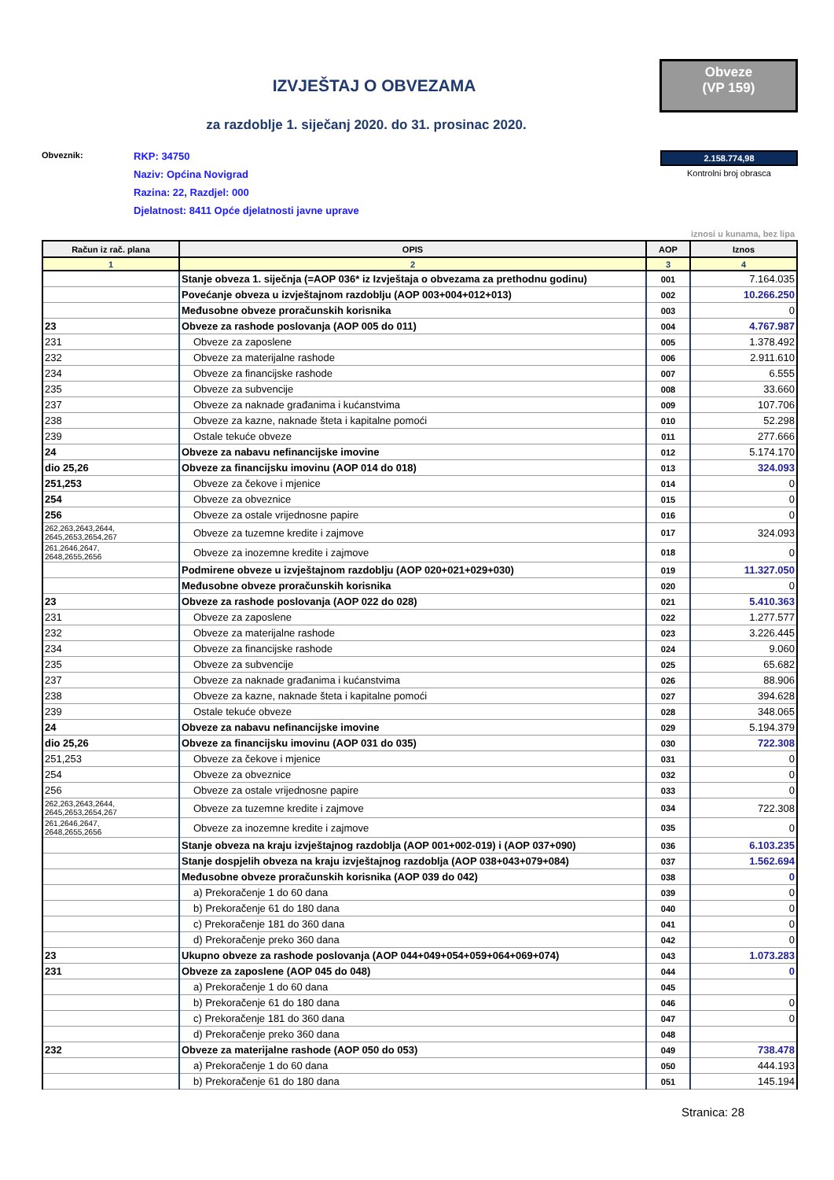IZVJEŠTAJ O OBVEZAMA
za razdoblje 1. siječanj 2020. do 31. prosinac 2020.
Obveze
(VP 159)
Obveznik:
RKP: 34750
Naziv: Općina Novigrad
Razina: 22, Razdjel: 000
Djelatnost: 8411 Opće djelatnosti javne uprave
2.158.774,98
Kontrolni broj obrasca
iznosi u kunama, bez lipa
| Račun iz rač. plana | OPIS | AOP | Iznos |
| --- | --- | --- | --- |
| 1 | 2 | 3 | 4 |
| | Stanje obveza 1. siječnja (=AOP 036* iz Izvještaja o obvezama za prethodnu godinu) | 001 | 7.164.035 |
| | Povećanje obveza u izvještajnom razdoblju (AOP 003+004+012+013) | 002 | 10.266.250 |
| | Međusobne obveze proračunskih korisnika | 003 | 0 |
| 23 | Obveze za rashode poslovanja (AOP 005 do 011) | 004 | 4.767.987 |
| 231 | Obveze za zaposlene | 005 | 1.378.492 |
| 232 | Obveze za materijalne rashode | 006 | 2.911.610 |
| 234 | Obveze za financijske rashode | 007 | 6.555 |
| 235 | Obveze za subvencije | 008 | 33.660 |
| 237 | Obveze za naknade građanima i kućanstvima | 009 | 107.706 |
| 238 | Obveze za kazne, naknade šteta i kapitalne pomoći | 010 | 52.298 |
| 239 | Ostale tekuće obveze | 011 | 277.666 |
| 24 | Obveze za nabavu nefinancijske imovine | 012 | 5.174.170 |
| dio 25,26 | Obveze za financijsku imovinu (AOP 014 do 018) | 013 | 324.093 |
| 251,253 | Obveze za čekove i mjenice | 014 | 0 |
| 254 | Obveze za obveznice | 015 | 0 |
| 256 | Obveze za ostale vrijednosne papire | 016 | 0 |
| 262,263,2643,2644, 2645,2653,2654,267 | Obveze za tuzemne kredite i zajmove | 017 | 324.093 |
| 261,2646,2647, 2648,2655,2656 | Obveze za inozemne kredite i zajmove | 018 | 0 |
| | Podmirene obveze u izvještajnom razdoblju (AOP 020+021+029+030) | 019 | 11.327.050 |
| | Međusobne obveze proračunskih korisnika | 020 | 0 |
| 23 | Obveze za rashode poslovanja (AOP 022 do 028) | 021 | 5.410.363 |
| 231 | Obveze za zaposlene | 022 | 1.277.577 |
| 232 | Obveze za materijalne rashode | 023 | 3.226.445 |
| 234 | Obveze za financijske rashode | 024 | 9.060 |
| 235 | Obveze za subvencije | 025 | 65.682 |
| 237 | Obveze za naknade građanima i kućanstvima | 026 | 88.906 |
| 238 | Obveze za kazne, naknade šteta i kapitalne pomoći | 027 | 394.628 |
| 239 | Ostale tekuće obveze | 028 | 348.065 |
| 24 | Obveze za nabavu nefinancijske imovine | 029 | 5.194.379 |
| dio 25,26 | Obveze za financijsku imovinu (AOP 031 do 035) | 030 | 722.308 |
| 251,253 | Obveze za čekove i mjenice | 031 | 0 |
| 254 | Obveze za obveznice | 032 | 0 |
| 256 | Obveze za ostale vrijednosne papire | 033 | 0 |
| 262,263,2643,2644, 2645,2653,2654,267 | Obveze za tuzemne kredite i zajmove | 034 | 722.308 |
| 261,2646,2647, 2648,2655,2656 | Obveze za inozemne kredite i zajmove | 035 | 0 |
| | Stanje obveza na kraju izvještajnog razdoblja (AOP 001+002-019) i (AOP 037+090) | 036 | 6.103.235 |
| | Stanje dospjelih obveza na kraju izvještajnog razdoblja (AOP 038+043+079+084) | 037 | 1.562.694 |
| | Međusobne obveze proračunskih korisnika (AOP 039 do 042) | 038 | 0 |
| | a) Prekoračenje 1 do 60 dana | 039 | 0 |
| | b) Prekoračenje 61 do 180 dana | 040 | 0 |
| | c) Prekoračenje 181 do 360 dana | 041 | 0 |
| | d) Prekoračenje preko 360 dana | 042 | 0 |
| 23 | Ukupno obveze za rashode poslovanja (AOP 044+049+054+059+064+069+074) | 043 | 1.073.283 |
| 231 | Obveze za zaposlene (AOP 045 do 048) | 044 | 0 |
| | a) Prekoračenje 1 do 60 dana | 045 | |
| | b) Prekoračenje 61 do 180 dana | 046 | 0 |
| | c) Prekoračenje 181 do 360 dana | 047 | 0 |
| | d) Prekoračenje preko 360 dana | 048 | |
| 232 | Obveze za materijalne rashode (AOP 050 do 053) | 049 | 738.478 |
| | a) Prekoračenje 1 do 60 dana | 050 | 444.193 |
| | b) Prekoračenje 61 do 180 dana | 051 | 145.194 |
Stranica: 28